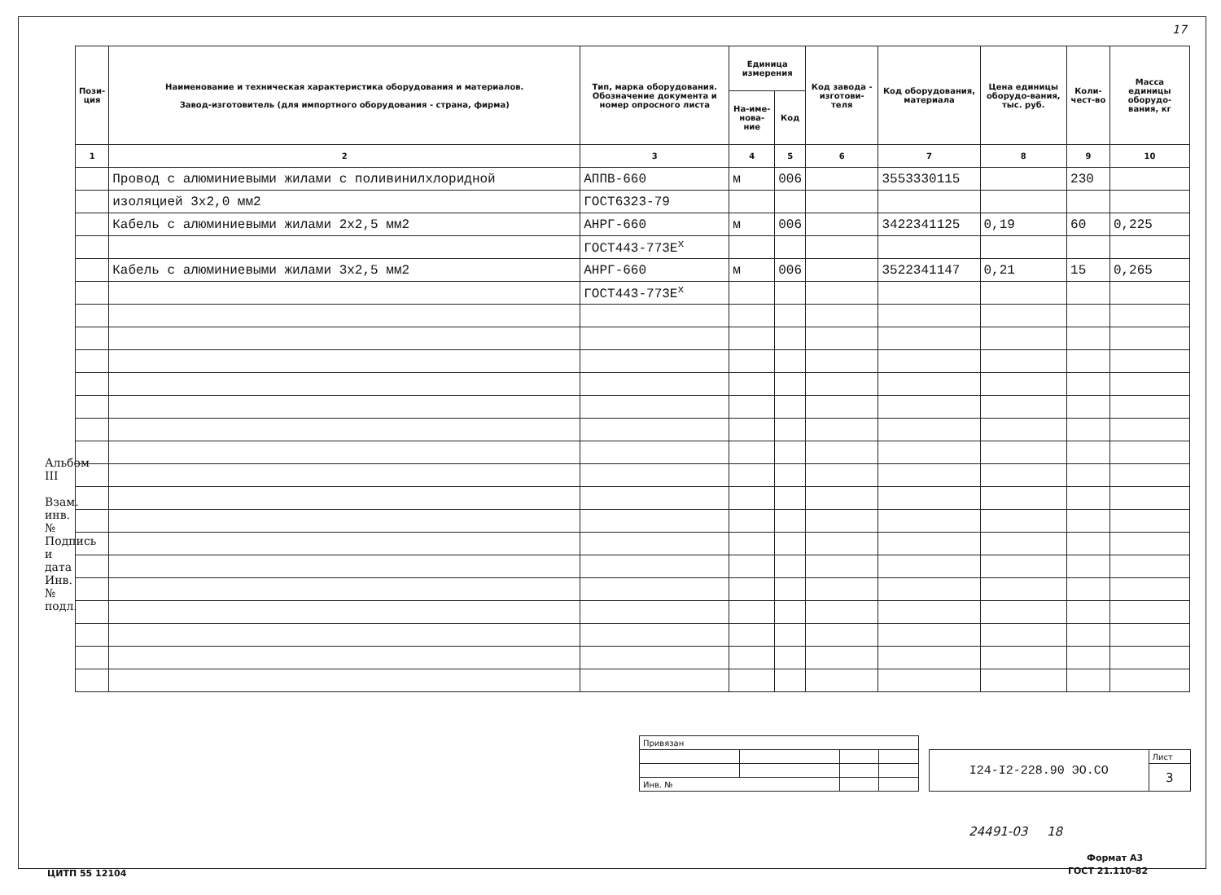17
Альбом III
Взам. инв. №
Подпись и дата
Инв. № подл.
| Пози- ция | Наименование и техническая характеристика оборудования и материалов. Завод-изготовитель (для импортного оборудования - страна, фирма) | Тип, марка оборудования. Обозначение документа и номер опросного листа | Единица измерения | | Код завода - изготови-теля | Код оборудования, материала | Цена единицы оборудо-вания, тыс. руб. | Коли-чест-во | Масса единицы оборудо-вания, кг |
| --- | --- | --- | --- | --- | --- | --- | --- | --- | --- |
| | | | На-име-нова-ние | Код | | | | | |
| 1 | 2 | 3 | 4 | 5 | 6 | 7 | 8 | 9 | 10 |
| | Провод с алюминиевыми жилами с поливинилхлоридной | АППВ-660 | м | 006 | | 3553330115 | | 230 | |
| | изоляцией 3х2,0 мм2 | ГОСТ6323-79 | | | | | | | |
| | Кабель с алюминиевыми жилами 2х2,5 мм2 | АНРГ-660 | м | 006 | | 3422341125 | 0,19 | 60 | 0,225 |
| | | ГОСТ443-773Е<sup>х</sup> | | | | | | | |
| | Кабель с алюминиевыми жилами 3х2,5 мм2 | АНРГ-660 | м | 006 | | 3522341147 | 0,21 | 15 | 0,265 |
| | | ГОСТ443-773Е<sup>х</sup> | | | | | | | |
| Привязан | | | | | | |
| | | | | | I24-I2-228.90 ЭО.СО | Лист |
| | | | | | | 3 |
| Инв. № | | | | | | |
24491-03 18
Формат А3
ЦИТП 55 12104 ГОСТ 21.110-82